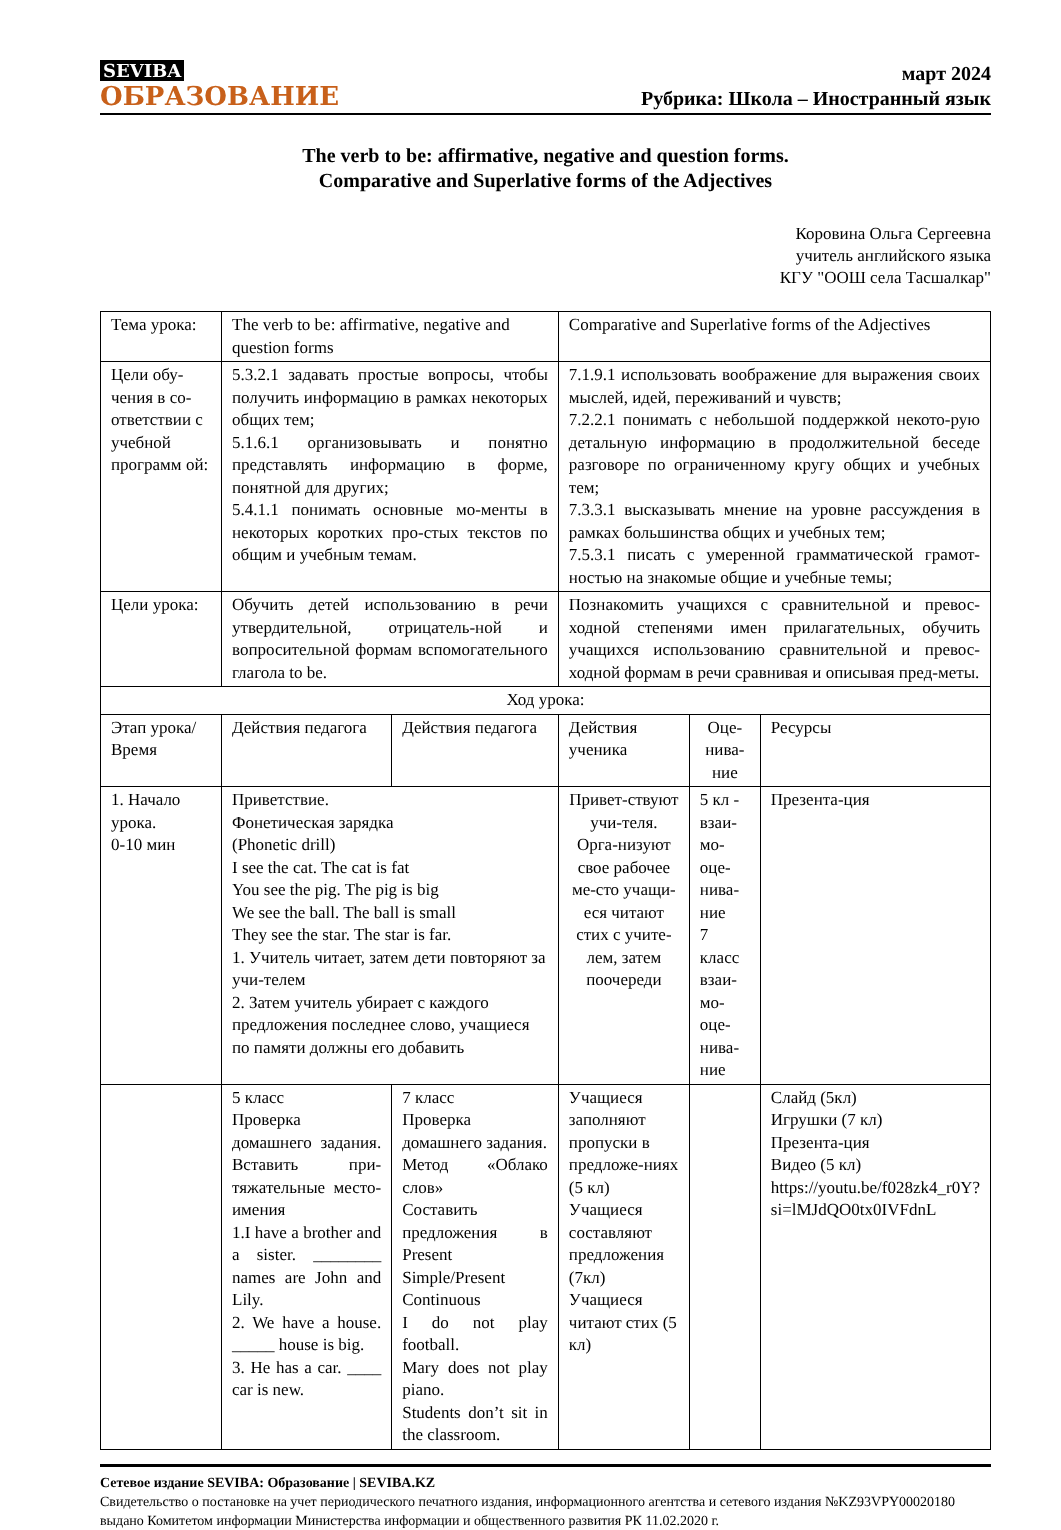SEVIBA
ОБРАЗОВАНИЕ
март 2024
Рубрика: Школа – Иностранный язык
The verb to be: affirmative, negative and question forms.
Comparative and Superlative forms of the Adjectives
Коровина Ольга Сергеевна
учитель английского языка
КГУ "ООШ села Тасшалкар"
| Тема урока: | The verb to be: affirmative, negative and question forms | | Comparative and Superlative forms of the Adjectives | | |
| Цели обу-чения в со-ответствии с учебной программ ой: | 5.3.2.1 задавать простые вопросы, чтобы получить информацию в рамках некоторых общих тем; 5.1.6.1 организовывать и понятно представлять информацию в форме, понятной для других; 5.4.1.1 понимать основные мо-менты в некоторых коротких про-стых текстов по общим и учебным темам. | | 7.1.9.1 использовать воображение для выражения своих мыслей, идей, переживаний и чувств; 7.2.2.1 понимать с небольшой поддержкой некото-рую детальную информацию в продолжительной беседе разговоре по ограниченному кругу общих и учебных тем; 7.3.3.1 высказывать мнение на уровне рассуждения в рамках большинства общих и учебных тем; 7.5.3.1 писать с умеренной грамматической грамот-ностью на знакомые общие и учебные темы; | | |
| Цели урока: | Обучить детей использованию в речи утвердительной, отрицатель-ной и вопросительной формам вспомогательного глагола to be. | | Познакомить учащихся с сравнительной и превос-ходной степенями имен прилагательных, обучить учащихся использованию сравнительной и превос-ходной формам в речи сравнивая и описывая пред-меты. | | |
| Ход урока: | | | | | |
| Этап урока/ Время | Действия педагога | Действия педагога | Действия ученика | Оце-нива-ние | Ресурсы |
| 1. Начало урока. 0-10 мин | Приветствие. Фонетическая зарядка (Phonetic drill) I see the cat. The cat is fat You see the pig. The pig is big We see the ball. The ball is small They see the star. The star is far. 1. Учитель читает, затем дети повторяют за учи-телем 2. Затем учитель убирает с каждого предложения последнее слово, учащиеся по памяти должны его добавить | | Привет-ствуют учи-теля. Орга-низуют свое рабочее ме-сто учащи-еся читают стих с учите-лем, затем поочереди | 5 кл - взаи-мо-оце-нива-ние 7 класс взаи-мо-оце-нива-ние | Презента-ция |
| | 5 класс Проверка домашнего задания. Вставить при-тяжательные место-имения 1.I have a brother and a sister. ________ names are John and Lily. 2. We have a house. _____ house is big. 3. He has a car. ____ car is new. | 7 класс Проверка домашнего задания. Метод «Облако слов» Составить предложения в Present Simple/Present Continuous I do not play football. Mary does not play piano. Students don’t sit in the classroom. | Учащиеся заполняют пропуски в предложе-ниях (5 кл) Учащиеся составляют предложения (7кл) Учащиеся читают стих (5 кл) | | Слайд (5кл) Игрушки (7 кл) Презента-ция Видео (5 кл) https://youtu.be/f028zk4_r0Y?si=lMJdQO0tx0IVFdnL |
Сетевое издание SEVIBA: Образование | SEVIBA.KZ
Свидетельство о постановке на учет периодического печатного издания, информационного агентства и сетевого издания №KZ93VPY00020180 выдано Комитетом информации Министерства информации и общественного развития РК 11.02.2020 г.